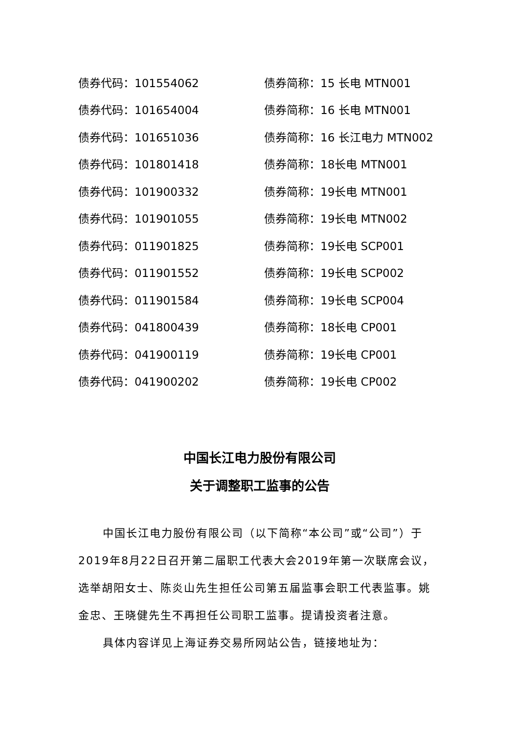| 债券代码：101554062 | 债券简称：15 长电 MTN001 |
| 债券代码：101654004 | 债券简称：16 长电 MTN001 |
| 债券代码：101651036 | 债券简称：16 长江电力 MTN002 |
| 债券代码：101801418 | 债券简称：18长电 MTN001 |
| 债券代码：101900332 | 债券简称：19长电 MTN001 |
| 债券代码：101901055 | 债券简称：19长电 MTN002 |
| 债券代码：011901825 | 债券简称：19长电 SCP001 |
| 债券代码：011901552 | 债券简称：19长电 SCP002 |
| 债券代码：011901584 | 债券简称：19长电 SCP004 |
| 债券代码：041800439 | 债券简称：18长电 CP001 |
| 债券代码：041900119 | 债券简称：19长电 CP001 |
| 债券代码：041900202 | 债券简称：19长电 CP002 |
中国长江电力股份有限公司
关于调整职工监事的公告
中国长江电力股份有限公司（以下简称“本公司”或“公司”）于2019年8月22日召开第二届职工代表大会2019年第一次联席会议，选举胡阳女士、陈炎山先生担任公司第五届监事会职工代表监事。姚金忠、王晓健先生不再担任公司职工监事。提请投资者注意。
具体内容详见上海证券交易所网站公告，链接地址为：